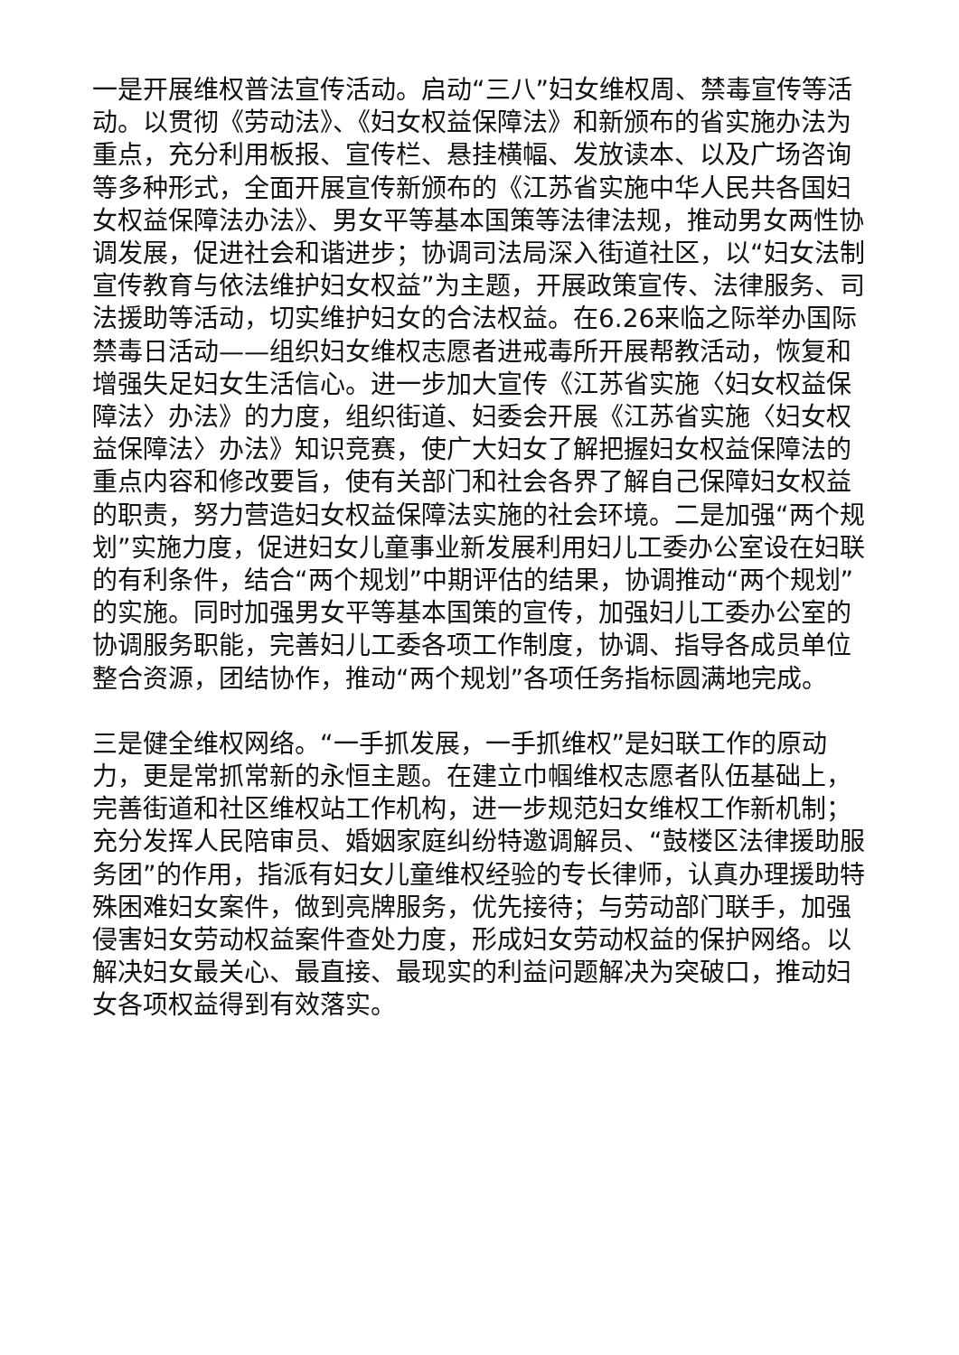一是开展维权普法宣传活动。启动“三八”妇女维权周、禁毒宣传等活动。以贯彻《劳动法》、《妇女权益保障法》和新颁布的省实施办法为重点，充分利用板报、宣传栏、悬挂横幅、发放读本、以及广场咨询等多种形式，全面开展宣传新颁布的《江苏省实施中华人民共各国妇女权益保障法办法》、男女平等基本国策等法律法规，推动男女两性协调发展，促进社会和谐进步；协调司法局深入街道社区，以“妇女法制宣传教育与依法维护妇女权益”为主题，开展政策宣传、法律服务、司法援助等活动，切实维护妇女的合法权益。在6.26来临之际举办国际禁毒日活动——组织妇女维权志愿者进戒毒所开展帮教活动，恢复和增强失足妇女生活信心。进一步加大宣传《江苏省实施〈妇女权益保障法〉办法》的力度，组织街道、妇委会开展《江苏省实施〈妇女权益保障法〉办法》知识竞赛，使广大妇女了解把握妇女权益保障法的重点内容和修改要旨，使有关部门和社会各界了解自己保障妇女权益的职责，努力营造妇女权益保障法实施的社会环境。二是加强“两个规划”实施力度，促进妇女儿童事业新发展利用妇儿工委办公室设在妇联的有利条件，结合“两个规划”中期评估的结果，协调推动“两个规划”的实施。同时加强男女平等基本国策的宣传，加强妇儿工委办公室的协调服务职能，完善妇儿工委各项工作制度，协调、指导各成员单位整合资源，团结协作，推动“两个规划”各项任务指标圆满地完成。
三是健全维权网络。“一手抓发展，一手抓维权”是妇联工作的原动力，更是常抓常新的永恒主题。在建立巾帼维权志愿者队伍基础上，完善街道和社区维权站工作机构，进一步规范妇女维权工作新机制；充分发挥人民陪审员、婚姻家庭纠纷特邀调解员、“鼓楼区法律援助服务团”的作用，指派有妇女儿童维权经验的专长律师，认真办理援助特殊困难妇女案件，做到亮牌服务，优先接待；与劳动部门联手，加强侵害妇女劳动权益案件查处力度，形成妇女劳动权益的保护网络。以解决妇女最关心、最直接、最现实的利益问题解决为突破口，推动妇女各项权益得到有效落实。